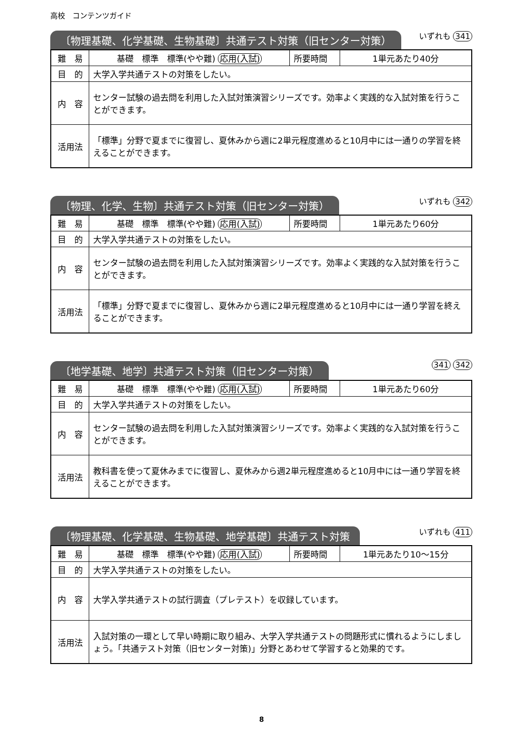高校　コンテンツガイド
〔物理基礎、化学基礎、生物基礎〕共通テスト対策（旧センター対策）
いずれも 341
| 難 易 | 基礎 標準 標準(やや難) 応用(入試) | 所要時間 | 1単元あたり40分 |
| 目 的 | 大学入学共通テストの対策をしたい。 | | |
| 内 容 | センター試験の過去問を利用した入試対策演習シリーズです。効率よく実践的な入試対策を行うことができます。 | | |
| 活用法 | 「標準」分野で夏までに復習し、夏休みから週に2単元程度進めると10月中には一通りの学習を終えることができます。 | | |
〔物理、化学、生物〕共通テスト対策（旧センター対策）
いずれも 342
| 難 易 | 基礎 標準 標準(やや難) 応用(入試) | 所要時間 | 1単元あたり60分 |
| 目 的 | 大学入学共通テストの対策をしたい。 | | |
| 内 容 | センター試験の過去問を利用した入試対策演習シリーズです。効率よく実践的な入試対策を行うことができます。 | | |
| 活用法 | 「標準」分野で夏までに復習し、夏休みから週に2単元程度進めると10月中には一通り学習を終えることができます。 | | |
〔地学基礎、地学〕共通テスト対策（旧センター対策）
341 342
| 難 易 | 基礎 標準 標準(やや難) 応用(入試) | 所要時間 | 1単元あたり60分 |
| 目 的 | 大学入学共通テストの対策をしたい。 | | |
| 内 容 | センター試験の過去問を利用した入試対策演習シリーズです。効率よく実践的な入試対策を行うことができます。 | | |
| 活用法 | 教科書を使って夏休みまでに復習し、夏休みから週2単元程度進めると10月中には一通り学習を終えることができます。 | | |
〔物理基礎、化学基礎、生物基礎、地学基礎〕共通テスト対策
いずれも 411
| 難 易 | 基礎 標準 標準(やや難) 応用(入試) | 所要時間 | 1単元あたり10〜15分 |
| 目 的 | 大学入学共通テストの対策をしたい。 | | |
| 内 容 | 大学入学共通テストの試行調査（プレテスト）を収録しています。 | | |
| 活用法 | 入試対策の一環として早い時期に取り組み、大学入学共通テストの問題形式に慣れるようにしましょう。「共通テスト対策（旧センター対策)」分野とあわせて学習すると効果的です。 | | |
8